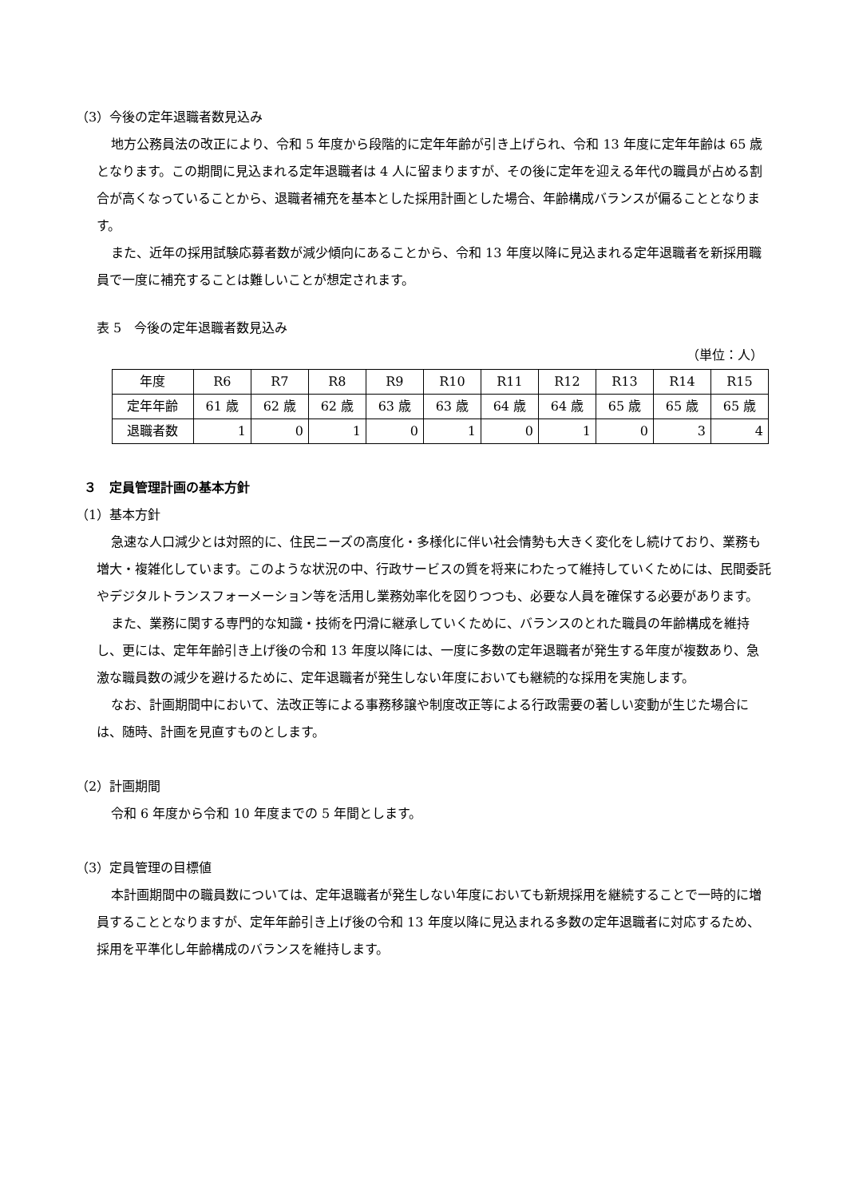（3）今後の定年退職者数見込み
地方公務員法の改正により、令和 5 年度から段階的に定年年齢が引き上げられ、令和 13 年度に定年年齢は 65 歳となります。この期間に見込まれる定年退職者は 4 人に留まりますが、その後に定年を迎える年代の職員が占める割合が高くなっていることから、退職者補充を基本とした採用計画とした場合、年齢構成バランスが偏ることとなります。
また、近年の採用試験応募者数が減少傾向にあることから、令和 13 年度以降に見込まれる定年退職者を新採用職員で一度に補充することは難しいことが想定されます。
表 5　今後の定年退職者数見込み
（単位：人）
| 年度 | R6 | R7 | R8 | R9 | R10 | R11 | R12 | R13 | R14 | R15 |
| 定年年齢 | 61 歳 | 62 歳 | 62 歳 | 63 歳 | 63 歳 | 64 歳 | 64 歳 | 65 歳 | 65 歳 | 65 歳 |
| 退職者数 | 1 | 0 | 1 | 0 | 1 | 0 | 1 | 0 | 3 | 4 |
３　定員管理計画の基本方針
（1）基本方針
急速な人口減少とは対照的に、住民ニーズの高度化・多様化に伴い社会情勢も大きく変化をし続けており、業務も増大・複雑化しています。このような状況の中、行政サービスの質を将来にわたって維持していくためには、民間委託やデジタルトランスフォーメーション等を活用し業務効率化を図りつつも、必要な人員を確保する必要があります。
また、業務に関する専門的な知識・技術を円滑に継承していくために、バランスのとれた職員の年齢構成を維持し、更には、定年年齢引き上げ後の令和 13 年度以降には、一度に多数の定年退職者が発生する年度が複数あり、急激な職員数の減少を避けるために、定年退職者が発生しない年度においても継続的な採用を実施します。
なお、計画期間中において、法改正等による事務移譲や制度改正等による行政需要の著しい変動が生じた場合には、随時、計画を見直すものとします。
（2）計画期間
令和 6 年度から令和 10 年度までの 5 年間とします。
（3）定員管理の目標値
本計画期間中の職員数については、定年退職者が発生しない年度においても新規採用を継続することで一時的に増員することとなりますが、定年年齢引き上げ後の令和 13 年度以降に見込まれる多数の定年退職者に対応するため、採用を平準化し年齢構成のバランスを維持します。